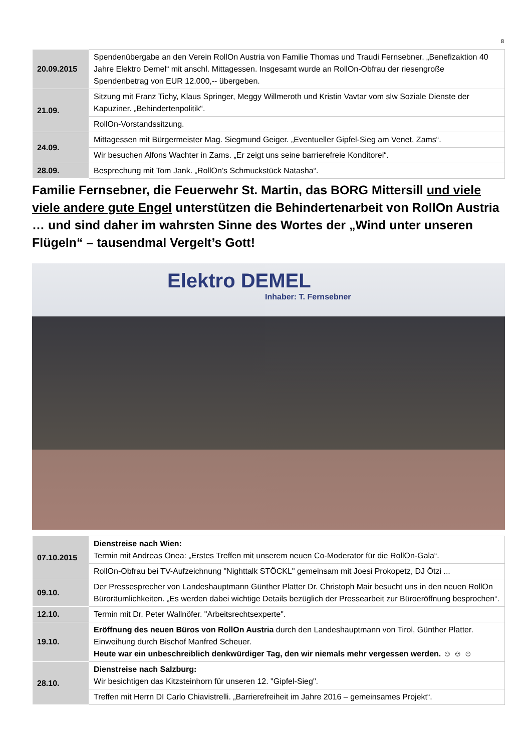8
| 20.09.2015 | Spendenübergabe an den Verein RollOn Austria von Familie Thomas und Traudi Fernsebner. „Benefizaktion 40 Jahre Elektro Demel“ mit anschl. Mittagessen. Insgesamt wurde an RollOn-Obfrau der riesengroße Spendenbetrag von EUR 12.000,-- übergeben. |
| 21.09. | Sitzung mit Franz Tichy, Klaus Springer, Meggy Willmeroth und Kristin Vavtar vom slw Soziale Dienste der Kapuziner. „Behindertenpolitik“. |
| | RollOn-Vorstandssitzung. |
| 24.09. | Mittagessen mit Bürgermeister Mag. Siegmund Geiger. „Eventueller Gipfel-Sieg am Venet, Zams“. |
| | Wir besuchen Alfons Wachter in Zams. „Er zeigt uns seine barrierefreie Konditorei“. |
| 28.09. | Besprechung mit Tom Jank. „RollOn’s Schmuckstück Natasha“. |
Familie Fernsebner, die Feuerwehr St. Martin, das BORG Mittersill und viele viele andere gute Engel unterstützen die Behindertenarbeit von RollOn Austria … und sind daher im wahrsten Sinne des Wortes der „Wind unter unseren Flügeln“ – tausendmal Vergelt’s Gott!
Elektro DEMEL
Inhaber: T. Fernsebner
| 07.10.2015 | Dienstreise nach Wien: Termin mit Andreas Onea: „Erstes Treffen mit unserem neuen Co-Moderator für die RollOn-Gala“. |
| | RollOn-Obfrau bei TV-Aufzeichnung "Nighttalk STÖCKL" gemeinsam mit Joesi Prokopetz, DJ Ötzi ... |
| 09.10. | Der Pressesprecher von Landeshauptmann Günther Platter Dr. Christoph Mair besucht uns in den neuen RollOn Büroräumlichkeiten. „Es werden dabei wichtige Details bezüglich der Pressearbeit zur Büroeröffnung besprochen“. |
| 12.10. | Termin mit Dr. Peter Wallnöfer. "Arbeitsrechtsexperte". |
| 19.10. | Eröffnung des neuen Büros von RollOn Austria durch den Landeshauptmann von Tirol, Günther Platter. Einweihung durch Bischof Manfred Scheuer. Heute war ein unbeschreiblich denkwürdiger Tag, den wir niemals mehr vergessen werden. ☺ ☺ ☺ |
| 28.10. | Dienstreise nach Salzburg: Wir besichtigen das Kitzsteinhorn für unseren 12. "Gipfel-Sieg". |
| | Treffen mit Herrn DI Carlo Chiavistrelli. „Barrierefreiheit im Jahre 2016 – gemeinsames Projekt“. |